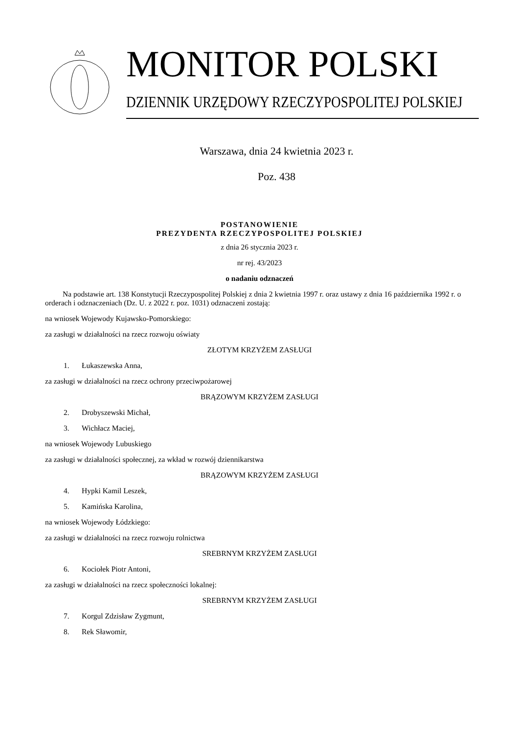MONITOR POLSKI
DZIENNIK URZĘDOWY RZECZYPOSPOLITEJ POLSKIEJ
Warszawa, dnia 24 kwietnia 2023 r.
Poz. 438
POSTANOWIENIE
PREZYDENTA RZECZYPOSPOLITEJ POLSKIEJ
z dnia 26 stycznia 2023 r.
nr rej. 43/2023
o nadaniu odznaczeń
Na podstawie art. 138 Konstytucji Rzeczypospolitej Polskiej z dnia 2 kwietnia 1997 r. oraz ustawy z dnia 16 października 1992 r. o orderach i odznaczeniach (Dz. U. z 2022 r. poz. 1031) odznaczeni zostają:
na wniosek Wojewody Kujawsko-Pomorskiego:
za zasługi w działalności na rzecz rozwoju oświaty
ZŁOTYM KRZYŻEM ZASŁUGI
1. Łukaszewska Anna,
za zasługi w działalności na rzecz ochrony przeciwpożarowej
BRĄZOWYM KRZYŻEM ZASŁUGI
2. Drobyszewski Michał,
3. Wichłacz Maciej,
na wniosek Wojewody Lubuskiego
za zasługi w działalności społecznej, za wkład w rozwój dziennikarstwa
BRĄZOWYM KRZYŻEM ZASŁUGI
4. Hypki Kamil Leszek,
5. Kamińska Karolina,
na wniosek Wojewody Łódzkiego:
za zasługi w działalności na rzecz rozwoju rolnictwa
SREBRNYM KRZYŻEM ZASŁUGI
6. Kociołek Piotr Antoni,
za zasługi w działalności na rzecz społeczności lokalnej:
SREBRNYM KRZYŻEM ZASŁUGI
7. Korgul Zdzisław Zygmunt,
8. Rek Sławomir,